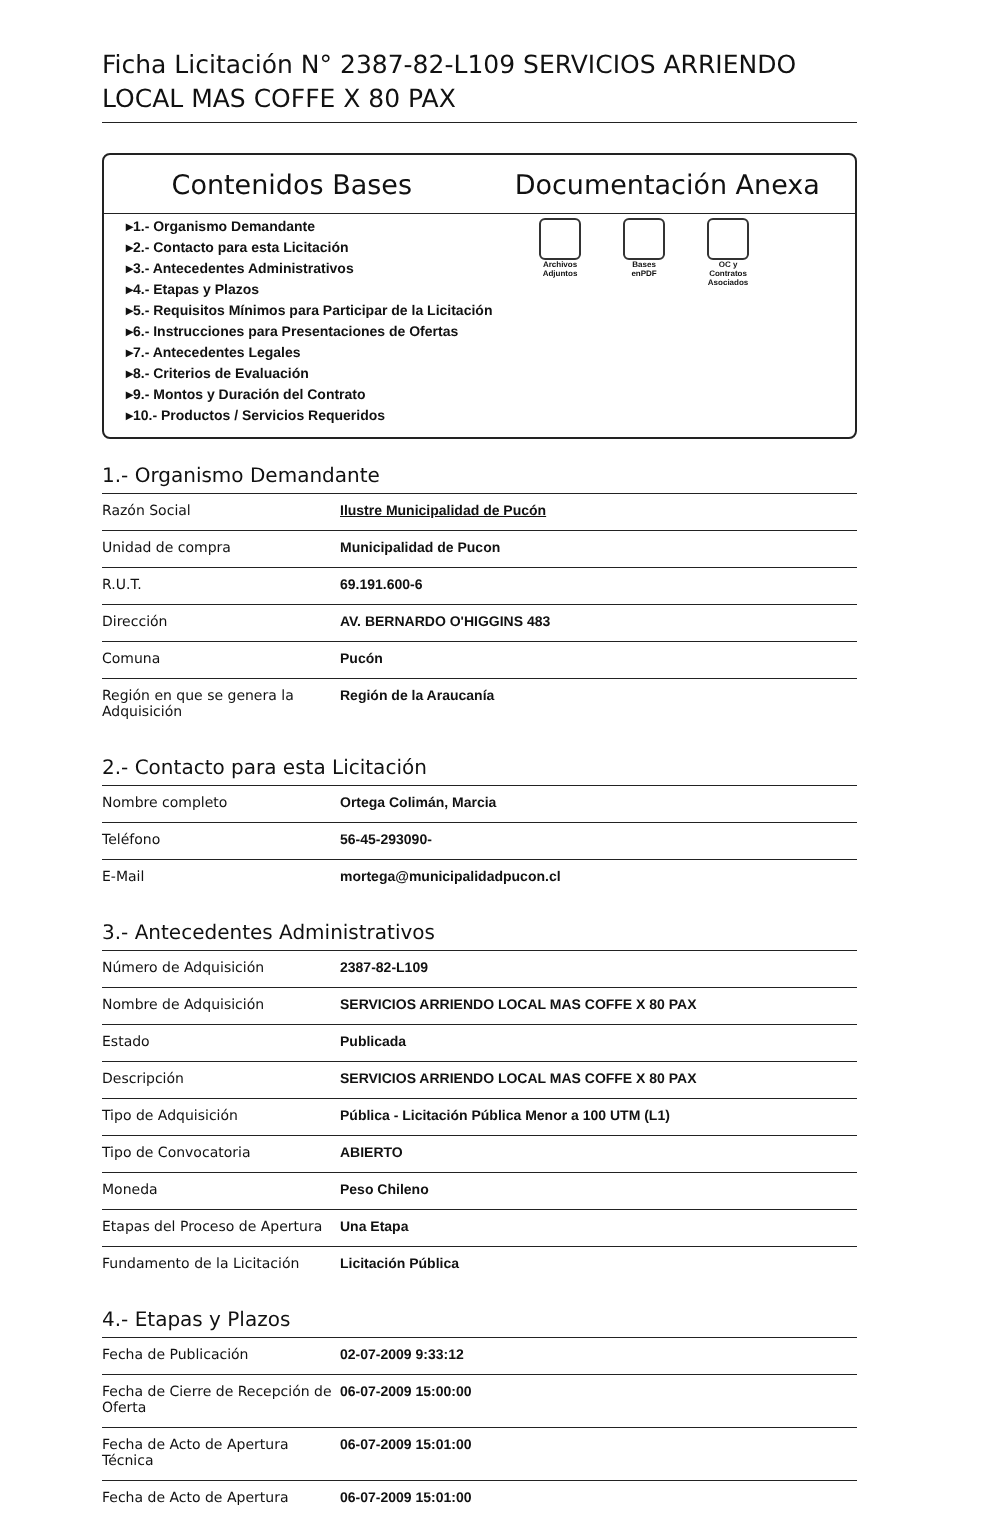Ficha Licitación N° 2387-82-L109 SERVICIOS ARRIENDO LOCAL MAS COFFE X 80 PAX
Contenidos Bases Documentación Anexa
▸1.- Organismo Demandante
▸2.- Contacto para esta Licitación
▸3.- Antecedentes Administrativos
▸4.- Etapas y Plazos
▸5.- Requisitos Mínimos para Participar de la Licitación
▸6.- Instrucciones para Presentaciones de Ofertas
▸7.- Antecedentes Legales
▸8.- Criterios de Evaluación
▸9.- Montos y Duración del Contrato
▸10.- Productos / Servicios Requeridos
Archivos Adjuntos
Bases enPDF
OC y Contratos Asociados
1.- Organismo Demandante
| Razón Social | Ilustre Municipalidad de Pucón |
| Unidad de compra | Municipalidad de Pucon |
| R.U.T. | 69.191.600-6 |
| Dirección | AV. BERNARDO O'HIGGINS 483 |
| Comuna | Pucón |
| Región en que se genera la Adquisición | Región de la Araucanía |
2.- Contacto para esta Licitación
| Nombre completo | Ortega Colimán, Marcia |
| Teléfono | 56-45-293090- |
| E-Mail | mortega@municipalidadpucon.cl |
3.- Antecedentes Administrativos
| Número de Adquisición | 2387-82-L109 |
| Nombre de Adquisición | SERVICIOS ARRIENDO LOCAL MAS COFFE X 80 PAX |
| Estado | Publicada |
| Descripción | SERVICIOS ARRIENDO LOCAL MAS COFFE X 80 PAX |
| Tipo de Adquisición | Pública - Licitación Pública Menor a 100 UTM (L1) |
| Tipo de Convocatoria | ABIERTO |
| Moneda | Peso Chileno |
| Etapas del Proceso de Apertura | Una Etapa |
| Fundamento de la Licitación | Licitación Pública |
4.- Etapas y Plazos
| Fecha de Publicación | 02-07-2009 9:33:12 |
| Fecha de Cierre de Recepción de Oferta | 06-07-2009 15:00:00 |
| Fecha de Acto de Apertura Técnica | 06-07-2009 15:01:00 |
| Fecha de Acto de Apertura | 06-07-2009 15:01:00 |